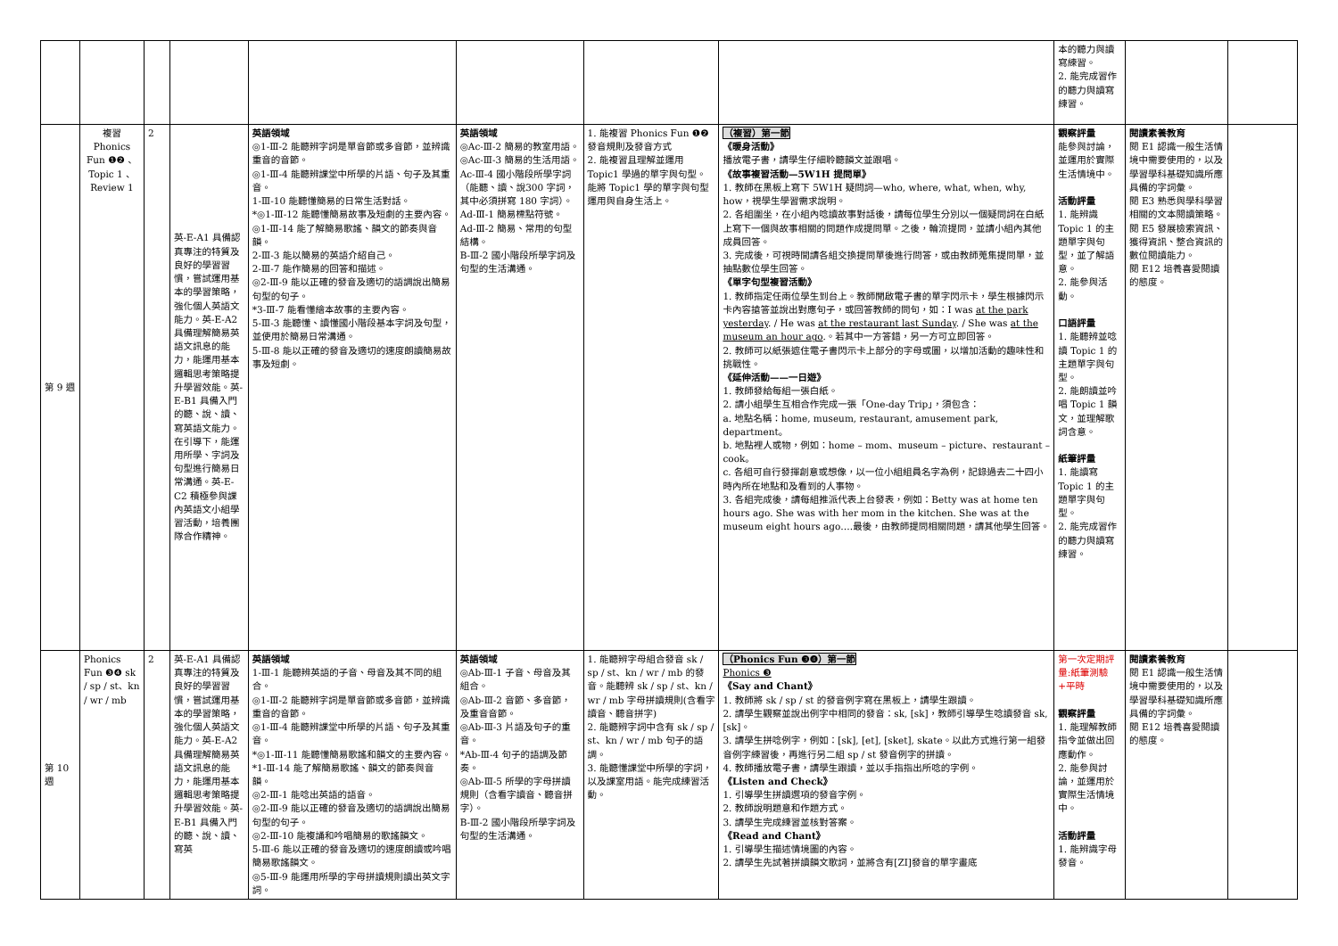| | | | | | | | | 本的聽力與讀寫練習。 2. 能完成習作的聽力與讀寫練習。 | | |
| 第 9 週 | 複習 Phonics Fun ❶❷ 、 Topic 1 、 Review 1 | 2 | 英-E-A1 具備認真專注的特質及良好的學習習慣，嘗試運用基本的學習策略，強化個人英語文能力。英-E-A2 具備理解簡易英語文訊息的能力，能運用基本邏輯思考策略提升學習效能。英-E-B1 具備入門的聽、說、讀、寫英語文能力。在引導下，能運用所學、字詞及句型進行簡易日常溝通。英-E-C2 積極參與課內英語文小組學習活動，培養團隊合作精神。 | 英語領域 ◎1-Ⅲ-2 能聽辨字詞是單音節或多音節，並辨識重音的音節。 ◎1-Ⅲ-4 能聽辨課堂中所學的片語、句子及其重音。 1-Ⅲ-10 能聽懂簡易的日常生活對話。 *◎1-Ⅲ-12 能聽懂簡易故事及短劇的主要內容。 ◎1-Ⅲ-14 能了解簡易歌謠、韻文的節奏與音韻。 2-Ⅲ-3 能以簡易的英語介紹自己。 2-Ⅲ-7 能作簡易的回答和描述。 ◎2-Ⅲ-9 能以正確的發音及適切的語調說出簡易句型的句子。 *3-Ⅲ-7 能看懂繪本故事的主要內容。 5-Ⅲ-3 能聽懂、讀懂國小階段基本字詞及句型，並使用於簡易日常溝通。 5-Ⅲ-8 能以正確的發音及適切的速度朗讀簡易故事及短劇。 | 英語領域 ◎Ac-Ⅲ-2 簡易的教室用語。 ◎Ac-Ⅲ-3 簡易的生活用語。 Ac-Ⅲ-4 國小階段所學字詞（能聽、讀、說300 字詞，其中必須拼寫 180 字詞）。 Ad-Ⅲ-1 簡易標點符號。 Ad-Ⅲ-2 簡易、常用的句型結構。 B-Ⅲ-2 國小階段所學字詞及句型的生活溝通。 | 1. 能複習 Phonics Fun ❶❷發音規則及發音方式 2. 能複習且理解並運用 Topic1 學過的單字與句型。 能將 Topic1 學的單字與句型運用與自身生活上。 | （複習）第一節 《暖身活動》 播放電子書，請學生仔細聆聽韻文並跟唱。 《故事複習活動—5W1H 提問單》 1. 教師在黑板上寫下 5W1H 疑問詞—who, where, what, when, why, how，視學生學習需求說明。 2. 各組圍坐，在小組內唸讀故事對話後，請每位學生分別以一個疑問詞在白紙上寫下一個與故事相關的問題作成提問單。之後，輪流提問，並請小組內其他成員回答。 3. 完成後，可視時間請各組交換提問單後進行問答，或由教師蒐集提問單，並抽點數位學生回答。 《單字句型複習活動》 1. 教師指定任兩位學生到台上。教師開啟電子書的單字閃示卡，學生根據閃示卡內容搶答並說出對應句子，或回答教師的問句，如：I was at the park yesterday . / He was at the restaurant last Sunday . / She was at the museum an hour ago .。若其中一方答錯，另一方可立即回答。 2. 教師可以紙張遮住電子書閃示卡上部分的字母或圖，以增加活動的趣味性和挑戰性。 《延伸活動——一日遊》 1. 教師發給每組一張白紙。 2. 請小組學生互相合作完成一張「One-day Trip」，須包含： a. 地點名稱：home, museum, restaurant, amusement park, department。 b. 地點裡人或物，例如：home – mom、museum – picture、restaurant – cook。 c. 各組可自行發揮創意或想像，以一位小組組員名字為例，記錄過去二十四小時內所在地點和及看到的人事物。 3. 各組完成後，請每組推派代表上台發表，例如：Betty was at home ten hours ago. She was with her mom in the kitchen. She was at the museum eight hours ago….最後，由教師提問相關問題，請其他學生回答。 | 觀察評量 能參與討論，並運用於實際生活情境中。 活動評量 1. 能辨識 Topic 1 的主題單字與句型，並了解語意。 2. 能參與活動。 口語評量 1. 能聽辨並唸讀 Topic 1 的主題單字與句型。 2. 能朗讀並吟唱 Topic 1 韻文，並理解歌詞含意。 紙筆評量 1. 能讀寫 Topic 1 的主題單字與句型。 2. 能完成習作的聽力與讀寫練習。 | 閱讀素養教育 閱 E1 認識一般生活情境中需要使用的，以及學習學科基礎知識所應具備的字詞彙。 閱 E3 熟悉與學科學習相關的文本閱讀策略。 閱 E5 發展檢索資訊、獲得資訊、整合資訊的數位閱讀能力。 閱 E12 培養喜愛閱讀的態度。 | |
| 第 10 週 | Phonics Fun ❸❹ sk / sp / st、kn / wr / mb | 2 | 英-E-A1 具備認真專注的特質及良好的學習習慣，嘗試運用基本的學習策略，強化個人英語文能力。英-E-A2 具備理解簡易英語文訊息的能力，能運用基本邏輯思考策略提升學習效能。英-E-B1 具備入門的聽、說、讀、寫英 | 英語領域 1-Ⅲ-1 能聽辨英語的子音、母音及其不同的組合。 ◎1-Ⅲ-2 能聽辨字詞是單音節或多音節，並辨識重音的音節。 ◎1-Ⅲ-4 能聽辨課堂中所學的片語、句子及其重音。 *◎1-Ⅲ-11 能聽懂簡易歌謠和韻文的主要內容。 *1-Ⅲ-14 能了解簡易歌謠、韻文的節奏與音韻。 ◎2-Ⅲ-1 能唸出英語的語音。 ◎2-Ⅲ-9 能以正確的發音及適切的語調說出簡易句型的句子。 ◎2-Ⅲ-10 能複誦和吟唱簡易的歌謠韻文。 5-Ⅲ-6 能以正確的發音及適切的速度朗讀或吟唱簡易歌謠韻文。 ◎5-Ⅲ-9 能運用所學的字母拼讀規則讀出英文字詞。 | 英語領域 ◎Ab-Ⅲ-1 子音、母音及其組合。 ◎Ab-Ⅲ-2 音節、多音節，及重音音節。 ◎Ab-Ⅲ-3 片語及句子的重音。 *Ab-Ⅲ-4 句子的語調及節奏。 ◎Ab-Ⅲ-5 所學的字母拼讀規則（含看字讀音、聽音拼字）。 B-Ⅲ-2 國小階段所學字詞及句型的生活溝通。 | 1. 能聽辨字母組合發音 sk / sp / st、kn / wr / mb 的發音。能聽辨 sk / sp / st、kn / wr / mb 字母拼讀規則(含看字讀音、聽音拼字) 2. 能聽辨字詞中含有 sk / sp / st、kn / wr / mb 句子的語調。 3. 能聽懂課堂中所學的字詞，以及課室用語。能完成練習活動。 | （Phonics Fun ❸❹）第一節 Phonics ❸ 《Say and Chant》 1. 教師將 sk / sp / st 的發音例字寫在黑板上，請學生跟讀。 2. 請學生觀察並說出例字中相同的發音：sk, [sk]，教師引導學生唸讀發音 sk, [sk]。 3. 請學生拼唸例字，例如：[sk], [et], [sket], skate。以此方式進行第一組發音例字練習後，再進行另二組 sp / st 發音例字的拼讀。 4. 教師播放電子書，請學生跟讀，並以手指指出所唸的字例。 《Listen and Check》 1. 引導學生拼讀選項的發音字例。 2. 教師說明題意和作題方式。 3. 請學生完成練習並核對答案。 《Read and Chant》 1. 引導學生描述情境圖的內容。 2. 請學生先試著拼讀韻文歌詞，並將含有[ZI]發音的單字畫底 | 第一次定期評量:紙筆測驗+平時 觀察評量 1. 能理解教師指令並做出回應動作。 2. 能參與討論，並運用於實際生活情境中。 活動評量 1. 能辨識字母發音。 | 閱讀素養教育 閱 E1 認識一般生活情境中需要使用的，以及學習學科基礎知識所應具備的字詞彙。 閱 E12 培養喜愛閱讀的態度。 | |